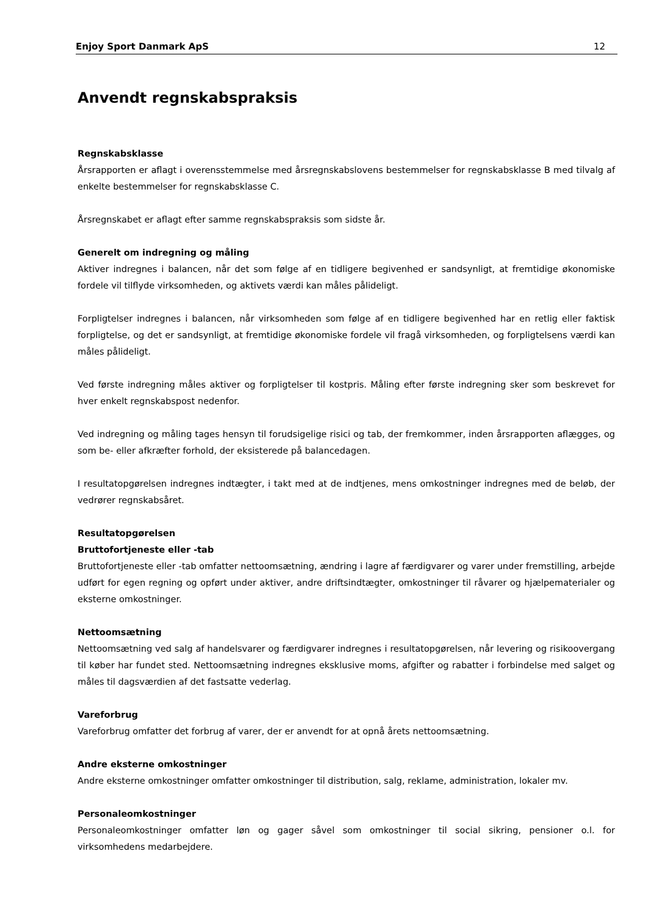Enjoy Sport Danmark ApS 12
Anvendt regnskabspraksis
Regnskabsklasse
Årsrapporten er aflagt i overensstemmelse med årsregnskabslovens bestemmelser for regnskabsklasse B med tilvalg af enkelte bestemmelser for regnskabsklasse C.
Årsregnskabet er aflagt efter samme regnskabspraksis som sidste år.
Generelt om indregning og måling
Aktiver indregnes i balancen, når det som følge af en tidligere begivenhed er sandsynligt, at fremtidige økonomiske fordele vil tilflyde virksomheden, og aktivets værdi kan måles pålideligt.
Forpligtelser indregnes i balancen, når virksomheden som følge af en tidligere begivenhed har en retlig eller faktisk forpligtelse, og det er sandsynligt, at fremtidige økonomiske fordele vil fragå virksomheden, og forpligtelsens værdi kan måles pålideligt.
Ved første indregning måles aktiver og forpligtelser til kostpris. Måling efter første indregning sker som beskrevet for hver enkelt regnskabspost nedenfor.
Ved indregning og måling tages hensyn til forudsigelige risici og tab, der fremkommer, inden årsrapporten aflægges, og som be- eller afkræfter forhold, der eksisterede på balancedagen.
I resultatopgørelsen indregnes indtægter, i takt med at de indtjenes, mens omkostninger indregnes med de beløb, der vedrører regnskabsåret.
Resultatopgørelsen
Bruttofortjeneste eller -tab
Bruttofortjeneste eller -tab omfatter nettoomsætning, ændring i lagre af færdigvarer og varer under fremstilling, arbejde udført for egen regning og opført under aktiver, andre driftsindtægter, omkostninger til råvarer og hjælpematerialer og eksterne omkostninger.
Nettoomsætning
Nettoomsætning ved salg af handelsvarer og færdigvarer indregnes i resultatopgørelsen, når levering og risikoovergang til køber har fundet sted. Nettoomsætning indregnes eksklusive moms, afgifter og rabatter i forbindelse med salget og måles til dagsværdien af det fastsatte vederlag.
Vareforbrug
Vareforbrug omfatter det forbrug af varer, der er anvendt for at opnå årets nettoomsætning.
Andre eksterne omkostninger
Andre eksterne omkostninger omfatter omkostninger til distribution, salg, reklame, administration, lokaler mv.
Personaleomkostninger
Personaleomkostninger omfatter løn og gager såvel som omkostninger til social sikring, pensioner o.l. for virksomhedens medarbejdere.